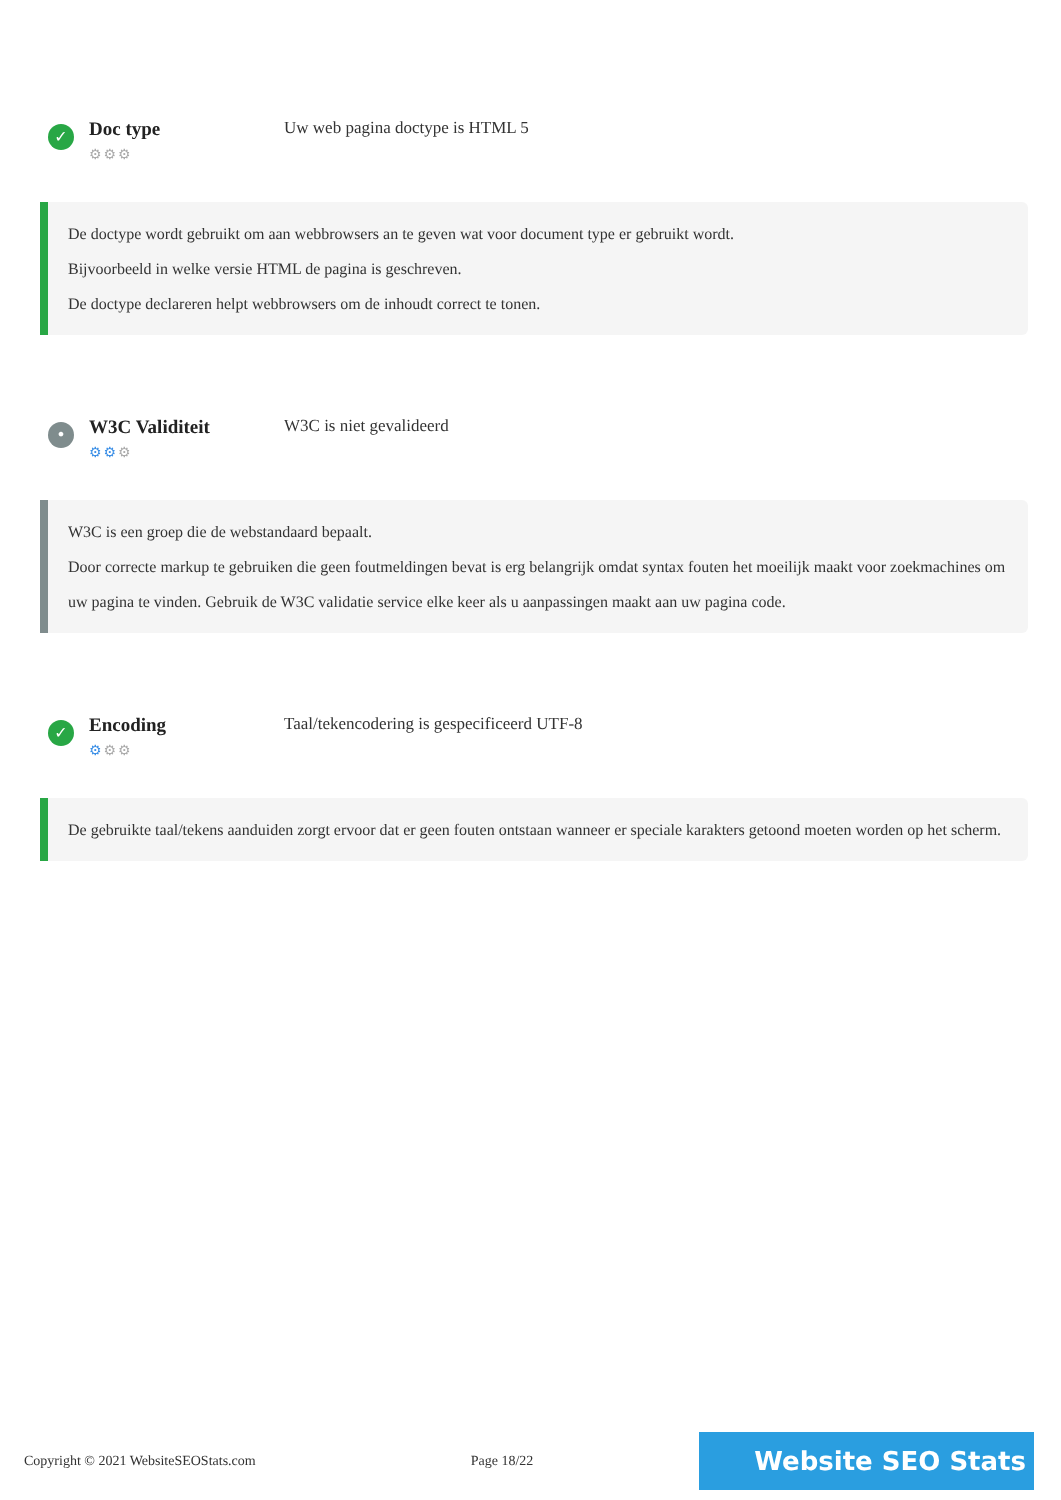✓
Doc type
⚙⚙⚙
Uw web pagina doctype is HTML 5
De doctype wordt gebruikt om aan webbrowsers an te geven wat voor document type er gebruikt wordt.
Bijvoorbeeld in welke versie HTML de pagina is geschreven.
De doctype declareren helpt webbrowsers om de inhoudt correct te tonen.
•
W3C Validiteit
⚙⚙⚙
W3C is niet gevalideerd
W3C is een groep die de webstandaard bepaalt.
Door correcte markup te gebruiken die geen foutmeldingen bevat is erg belangrijk omdat syntax fouten het moeilijk maakt voor zoekmachines om uw pagina te vinden. Gebruik de W3C validatie service elke keer als u aanpassingen maakt aan uw pagina code.
✓
Encoding
⚙⚙⚙
Taal/tekencodering is gespecificeerd UTF-8
De gebruikte taal/tekens aanduiden zorgt ervoor dat er geen fouten ontstaan wanneer er speciale karakters getoond moeten worden op het scherm.
Copyright © 2021 WebsiteSEOStats.com Page 18/22 Website SEO Stats